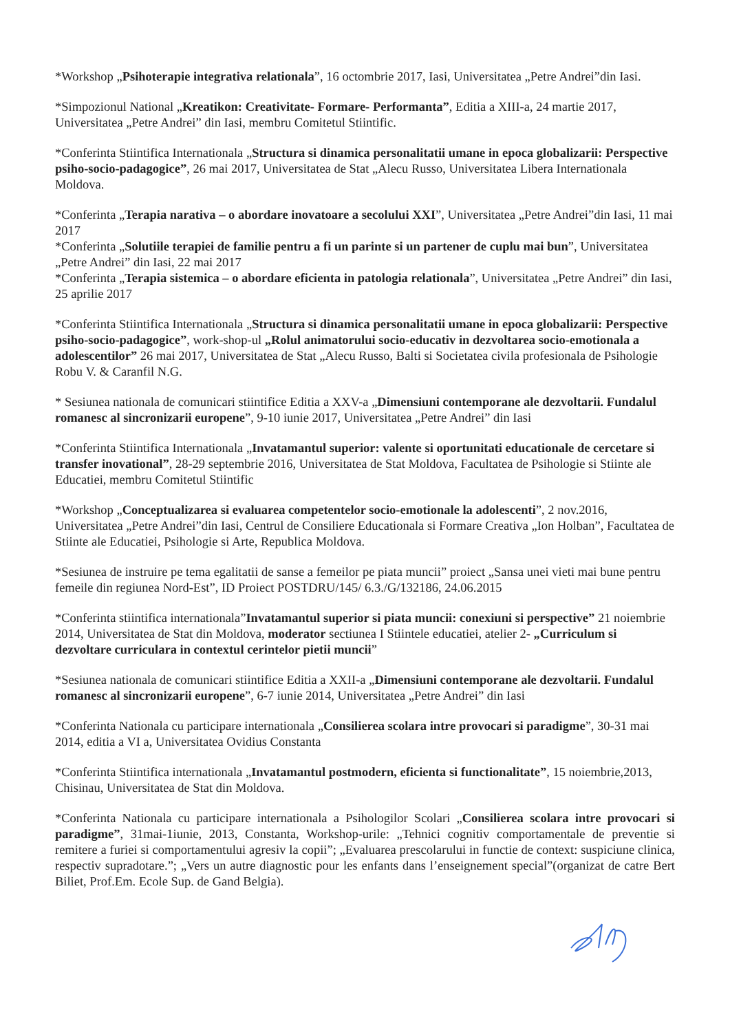*Workshop „Psihoterapie integrativa relationala”, 16 octombrie 2017, Iasi, Universitatea „Petre Andrei”din Iasi.
*Simpozionul National „Kreatikon: Creativitate- Formare- Performanta”, Editia a XIII-a, 24 martie 2017, Universitatea „Petre Andrei” din Iasi, membru Comitetul Stiintific.
*Conferinta Stiintifica Internationala „Structura si dinamica personalitatii umane in epoca globalizarii: Perspective psiho-socio-padagogice”, 26 mai 2017, Universitatea de Stat „Alecu Russo, Universitatea Libera Internationala Moldova.
*Conferinta „Terapia narativa – o abordare inovatoare a secolului XXI”, Universitatea „Petre Andrei”din Iasi, 11 mai 2017
*Conferinta „Solutiile terapiei de familie pentru a fi un parinte si un partener de cuplu mai bun”, Universitatea „Petre Andrei” din Iasi, 22 mai 2017
*Conferinta „Terapia sistemica – o abordare eficienta in patologia relationala”, Universitatea „Petre Andrei” din Iasi, 25 aprilie 2017
*Conferinta Stiintifica Internationala „Structura si dinamica personalitatii umane in epoca globalizarii: Perspective psiho-socio-padagogice”, work-shop-ul „Rolul animatorului socio-educativ in dezvoltarea socio-emotionala a adolescentilor” 26 mai 2017, Universitatea de Stat „Alecu Russo, Balti si Societatea civila profesionala de Psihologie Robu V. & Caranfil N.G.
* Sesiunea nationala de comunicari stiintifice Editia a XXV-a „Dimensiuni contemporane ale dezvoltarii. Fundalul romanesc al sincronizarii europene”, 9-10 iunie 2017, Universitatea „Petre Andrei” din Iasi
*Conferinta Stiintifica Internationala „Invatamantul superior: valente si oportunitati educationale de cercetare si transfer inovational”, 28-29 septembrie 2016, Universitatea de Stat Moldova, Facultatea de Psihologie si Stiinte ale Educatiei, membru Comitetul Stiintific
*Workshop „Conceptualizarea si evaluarea competentelor socio-emotionale la adolescenti”, 2 nov.2016, Universitatea „Petre Andrei”din Iasi, Centrul de Consiliere Educationala si Formare Creativa „Ion Holban”, Facultatea de Stiinte ale Educatiei, Psihologie si Arte, Republica Moldova.
*Sesiunea de instruire pe tema egalitatii de sanse a femeilor pe piata muncii” proiect „Sansa unei vieti mai bune pentru femeile din regiunea Nord-Est”, ID Proiect POSTDRU/145/ 6.3./G/132186, 24.06.2015
*Conferinta stiintifica internationala”Invatamantul superior si piata muncii: conexiuni si perspective” 21 noiembrie 2014, Universitatea de Stat din Moldova, moderator sectiunea I Stiintele educatiei, atelier 2- „Curriculum si dezvoltare curriculara in contextul cerintelor pietii muncii”
*Sesiunea nationala de comunicari stiintifice Editia a XXII-a „Dimensiuni contemporane ale dezvoltarii. Fundalul romanesc al sincronizarii europene”, 6-7 iunie 2014, Universitatea „Petre Andrei” din Iasi
*Conferinta Nationala cu participare internationala „Consilierea scolara intre provocari si paradigme”, 30-31 mai 2014, editia a VI a, Universitatea Ovidius Constanta
*Conferinta Stiintifica internationala „Invatamantul postmodern, eficienta si functionalitate”, 15 noiembrie,2013, Chisinau, Universitatea de Stat din Moldova.
*Conferinta Nationala cu participare internationala a Psihologilor Scolari „Consilierea scolara intre provocari si paradigme”, 31mai-1iunie, 2013, Constanta, Workshop-urile: „Tehnici cognitiv comportamentale de preventie si remitere a furiei si comportamentului agresiv la copii”; „Evaluarea prescolarului in functie de context: suspiciune clinica, respectiv supradotare.”; „Vers un autre diagnostic pour les enfants dans l’enseignement special”(organizat de catre Bert Biliet, Prof.Em. Ecole Sup. de Gand Belgia).